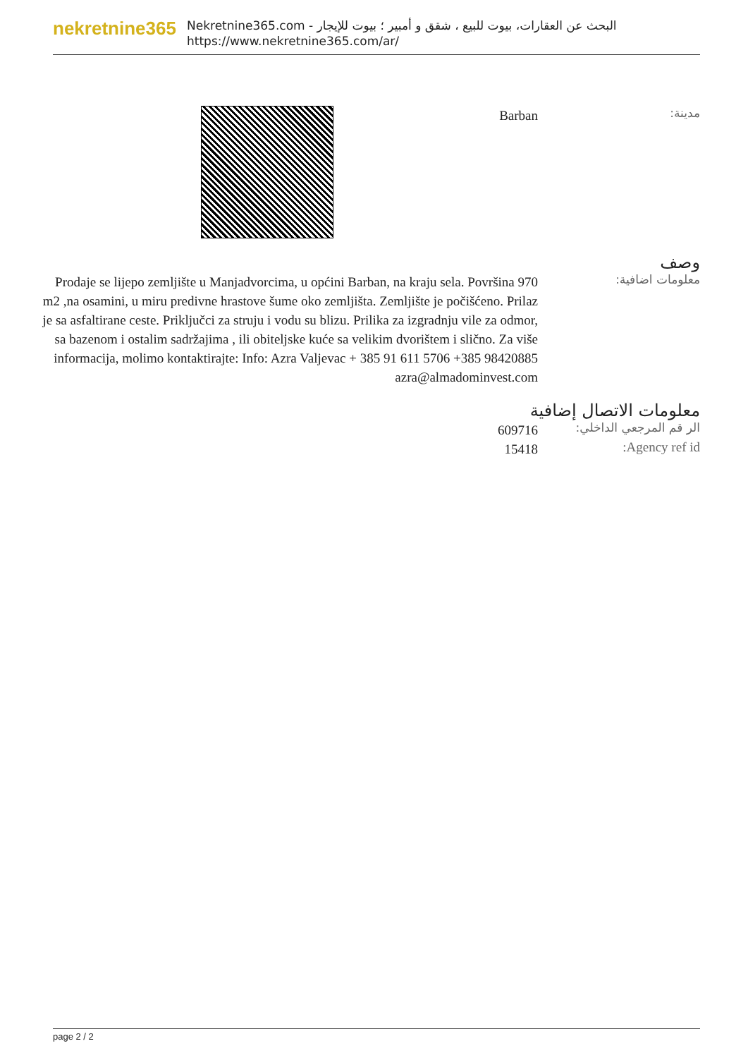nekretnine365
البحث عن العقارات، بيوت للبيع ، شقق و أمبير ؛ بيوت للإيجار - Nekretnine365.com
https://www.nekretnine365.com/ar/
مدينة:
Barban
وصف
معلومات اضافية:
Prodaje se lijepo zemljište u Manjadvorcima, u općini Barban, na kraju sela. Površina 970 m2 ,na osamini, u miru predivne hrastove šume oko zemljišta. Zemljište je počišćeno. Prilaz je sa asfaltirane ceste. Priključci za struju i vodu su blizu. Prilika za izgradnju vile za odmor, sa bazenom i ostalim sadržajima , ili obiteljske kuće sa velikim dvorištem i slično. Za više informacija, molimo kontaktirajte: Info: Azra Valjevac + 385 91 611 5706 +385 98420885 azra@almadominvest.com
معلومات الاتصال إضافية
الر قم المرجعي الداخلي:
609716
Agency ref id:
15418
page 2 / 2